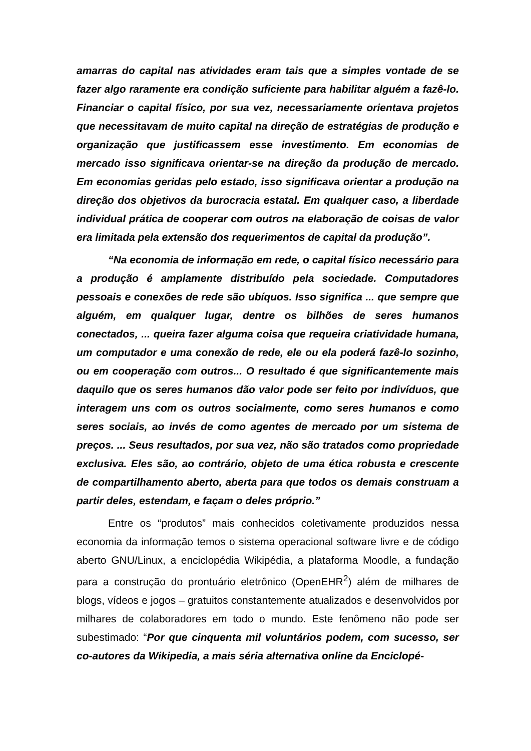amarras do capital nas atividades eram tais que a simples vontade de se fazer algo raramente era condição suficiente para habilitar alguém a fazê-lo. Financiar o capital físico, por sua vez, necessariamente orientava projetos que necessitavam de muito capital na direção de estratégias de produção e organização que justificassem esse investimento. Em economias de mercado isso significava orientar-se na direção da produção de mercado. Em economias geridas pelo estado, isso significava orientar a produção na direção dos objetivos da burocracia estatal. Em qualquer caso, a liberdade individual prática de cooperar com outros na elaboração de coisas de valor era limitada pela extensão dos requerimentos de capital da produção”.
“Na economia de informação em rede, o capital físico necessário para a produção é amplamente distribuído pela sociedade. Computadores pessoais e conexões de rede são ubíquos. Isso significa ... que sempre que alguém, em qualquer lugar, dentre os bilhões de seres humanos conectados, ... queira fazer alguma coisa que requeira criatividade humana, um computador e uma conexão de rede, ele ou ela poderá fazê-lo sozinho, ou em cooperação com outros... O resultado é que significantemente mais daquilo que os seres humanos dão valor pode ser feito por indivíduos, que interagem uns com os outros socialmente, como seres humanos e como seres sociais, ao invés de como agentes de mercado por um sistema de preços. ... Seus resultados, por sua vez, não são tratados como propriedade exclusiva. Eles são, ao contrário, objeto de uma ética robusta e crescente de compartilhamento aberto, aberta para que todos os demais construam a partir deles, estendam, e façam o deles próprio.”
Entre os “produtos” mais conhecidos coletivamente produzidos nessa economia da informação temos o sistema operacional software livre e de código aberto GNU/Linux, a enciclopédia Wikipédia, a plataforma Moodle, a fundação para a construção do prontuário eletrônico (OpenEHR<sup>2</sup>) além de milhares de blogs, vídeos e jogos – gratuitos constantemente atualizados e desenvolvidos por milhares de colaboradores em todo o mundo. Este fenômeno não pode ser subestimado: “Por que cinquenta mil voluntários podem, com sucesso, ser co-autores da Wikipedia, a mais séria alternativa online da Enciclopé-